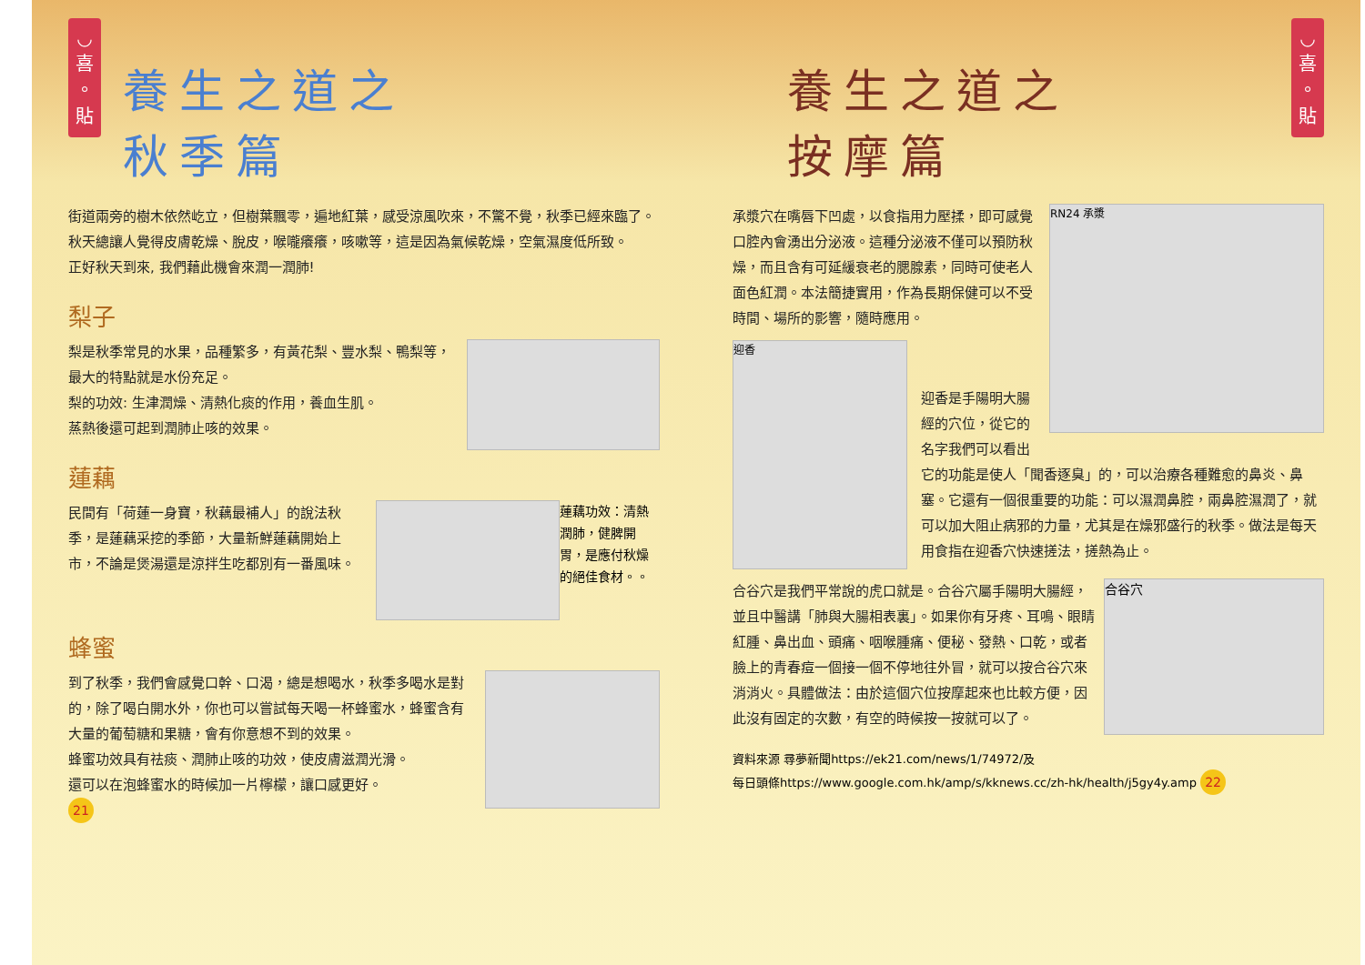◡
喜
。
貼
養生之道之
秋季篇
街道兩旁的樹木依然屹立，但樹葉飄零，遍地紅葉，感受涼風吹來，不驚不覺，秋季已經來臨了。
秋天總讓人覺得皮膚乾燥、脫皮，喉嚨癢癢，咳嗽等，這是因為氣候乾燥，空氣濕度低所致。
正好秋天到來, 我們藉此機會來潤一潤肺!
梨子
梨是秋季常見的水果，品種繁多，有黃花梨、豐水梨、鴨梨等，最大的特點就是水份充足。
梨的功效: 生津潤燥、清熱化痰的作用，養血生肌。
蒸熱後還可起到潤肺止咳的效果。
蓮藕
蓮藕功效：清熱潤肺，健脾開胃，是應付秋燥的絕佳食材。。
民間有「荷蓮一身寶，秋藕最補人」的說法秋季，是蓮藕采挖的季節，大量新鮮蓮藕開始上市，不論是煲湯還是涼拌生吃都別有一番風味。
蜂蜜
到了秋季，我們會感覺口幹、口渴，總是想喝水，秋季多喝水是對的，除了喝白開水外，你也可以嘗試每天喝一杯蜂蜜水，蜂蜜含有大量的葡萄糖和果糖，會有你意想不到的效果。
蜂蜜功效具有祛痰、潤肺止咳的功效，使皮膚滋潤光滑。
還可以在泡蜂蜜水的時候加一片檸檬，讓口感更好。
21
◡
喜
。
貼
養生之道之
按摩篇
RN24 承漿
承漿穴在嘴唇下凹處，以食指用力壓揉，即可感覺口腔內會湧出分泌液。這種分泌液不僅可以預防秋燥，而且含有可延緩衰老的腮腺素，同時可使老人面色紅潤。本法簡捷實用，作為長期保健可以不受時間、場所的影響，隨時應用。
迎香
迎香是手陽明大腸經的穴位，從它的名字我們可以看出它的功能是使人「聞香逐臭」的，可以治療各種難愈的鼻炎、鼻塞。它還有一個很重要的功能：可以濕潤鼻腔，兩鼻腔濕潤了，就可以加大阻止病邪的力量，尤其是在燥邪盛行的秋季。做法是每天用食指在迎香穴快速搓法，搓熱為止。
合谷穴
合谷穴是我們平常說的虎口就是。合谷穴屬手陽明大腸經，並且中醫講「肺與大腸相表裏」。如果你有牙疼、耳鳴、眼睛紅腫、鼻出血、頭痛、咽喉腫痛、便秘、發熱、口乾，或者臉上的青春痘一個接一個不停地往外冒，就可以按合谷穴來消消火。具體做法：由於這個穴位按摩起來也比較方便，因此沒有固定的次數，有空的時候按一按就可以了。
資料來源 尋夢新聞https://ek21.com/news/1/74972/及
每日頭條https://www.google.com.hk/amp/s/kknews.cc/zh-hk/health/j5gy4y.amp 22